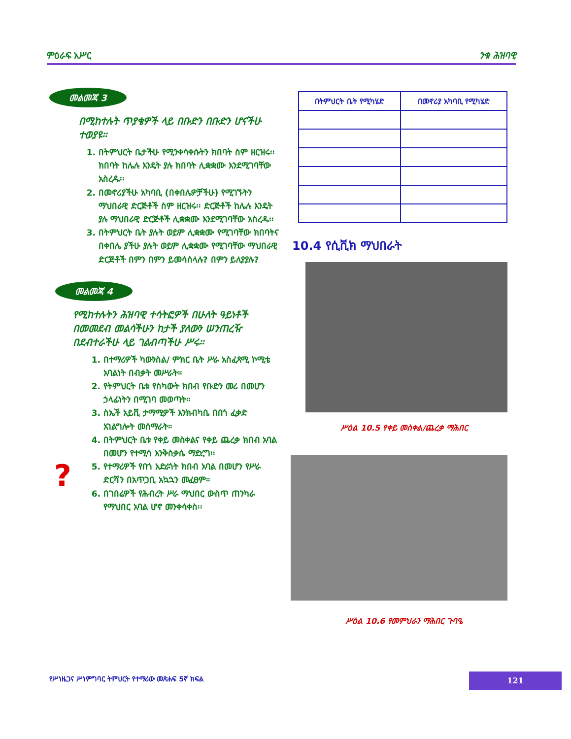ምዕራፍ አሥር ንቁ ሕዝባዊ
መልመጃ 3
በሚከተሉት ጥያቄዎች ላይ በቡድን በቡድን ሆናችሁ ተወያዩ፡፡
1. በትምህርት ቤታችሁ የሚንቀሳቀሱትን ክበባት ስም ዘርዝሩ፡፡ ክበባት ከሌሉ እንዴት ያሉ ክበባት ሊቋቋሙ እንደሚገባቸው አስረዱ፡፡
2. በመኖሪያችሁ አካባቢ (በቀበሌዎቻችሁ) የሚገኙትን ማህበራዊ ድርጅቶች ስም ዘርዝሩ፡፡ ድርጅቶች ከሌሉ እንዴት ያሉ ማህበራዊ ድርጅቶች ሊቋቋሙ እንደሚገባቸው አስረዱ፡፡
3. በትምህርት ቤት ያሉት ወይም ሊቋቋሙ የሚገባቸው ክበባትና በቀበሌ ያችሁ ያሉት ወይም ሊቋቋሙ የሚገባቸው ማህበራዊ ድርጅቶች በምን በምን ይመሳሰላሉ? በምን ይለያያሉ?
መልመጃ 4
የሚከተሉትን ሕዝባዊ ተሳትፎዎች በሁለት ዓይነቶች በመመደብ መልሳችሁን ከታች ያለውን ሠንጠረዥ በደብተራችሁ ላይ ገልብጣችሁ ሥሩ፡፡
1. በተማሪዎች ካውንስል/ ምክር ቤት ሥራ አስፈጻሚ ኮሚቴ አባልነት በብቃት መሥራት።
2. የትምህርት ቤቱ የስካውት ክበብ የቡድን መሪ በመሆን ኃላፊነትን በሚገባ መወጣት።
3. ስኤች አይቪ ታማሚዎች እንክብካቤ በበጎ ፈቃድ አገልግሎት መሰማራት።
4. በትምህርት ቤቱ የቀይ መስቀልና የቀይ ጨረቃ ክበብ አባል በመሆን የተሚሳ እንቅስቃሴ ማድረግ፡፡
5. የተማሪዎች የበጎ አድራጎት ክበብ አባል በመሆን የሥራ ድርሻን በአጥጋቢ አኳኋን መፈፀም።
6. በገበሬዎች የሕብረት ሥራ ማህበር ውስጥ ጠንካራ የማህበር አባል ሆኖ መንቀሳቀስ፡፡
?
| በትምህርት ቤት የሚካሄድ | በመኖሪያ አካባቢ የሚካሄድ |
| --- | --- |
10.4 የሲቪክ ማህበራት
ሥዕል 10.5 የቀይ መስቀል/ጨረቃ ማሕበር
ሥዕል 10.6 የመምህራን ማሕበር ጉባዔ
የሥነዜጋና ሥነምግባር ትምህርት የተማሪው መጽሐፍ 5ኛ ክፍል
121